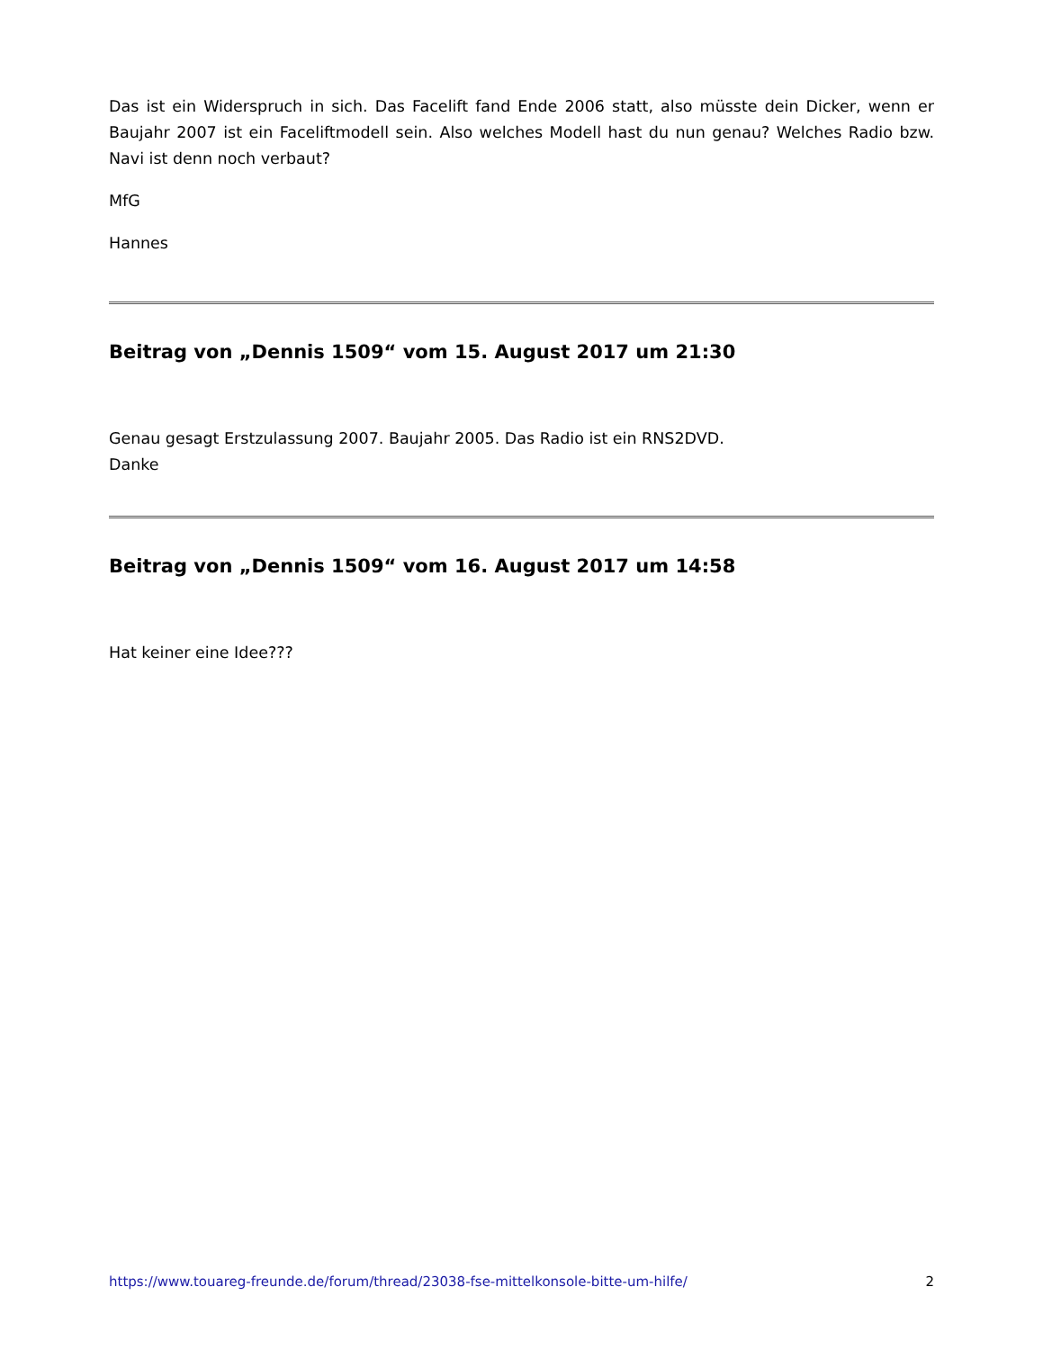Das ist ein Widerspruch in sich. Das Facelift fand Ende 2006 statt, also müsste dein Dicker, wenn er Baujahr 2007 ist ein Faceliftmodell sein. Also welches Modell hast du nun genau? Welches Radio bzw. Navi ist denn noch verbaut?
MfG
Hannes
Beitrag von „Dennis 1509“ vom 15. August 2017 um 21:30
Genau gesagt Erstzulassung 2007. Baujahr 2005. Das Radio ist ein RNS2DVD.
Danke
Beitrag von „Dennis 1509“ vom 16. August 2017 um 14:58
Hat keiner eine Idee???
https://www.touareg-freunde.de/forum/thread/23038-fse-mittelkonsole-bitte-um-hilfe/ 2